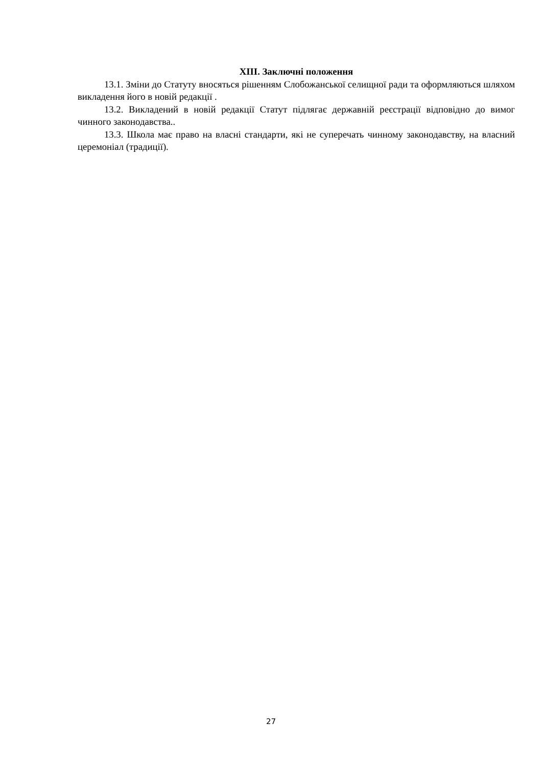ХІІІ. Заключні положення
13.1. Зміни до Статуту вносяться рішенням Слобожанської селищної ради та оформляються шляхом викладення його в новій редакції .
13.2. Викладений в новій редакції Статут підлягає державній реєстрації відповідно до вимог чинного законодавства..
13.3. Школа має право на власні стандарти, які не суперечать чинному законодавству, на власний церемоніал (традиції).
27